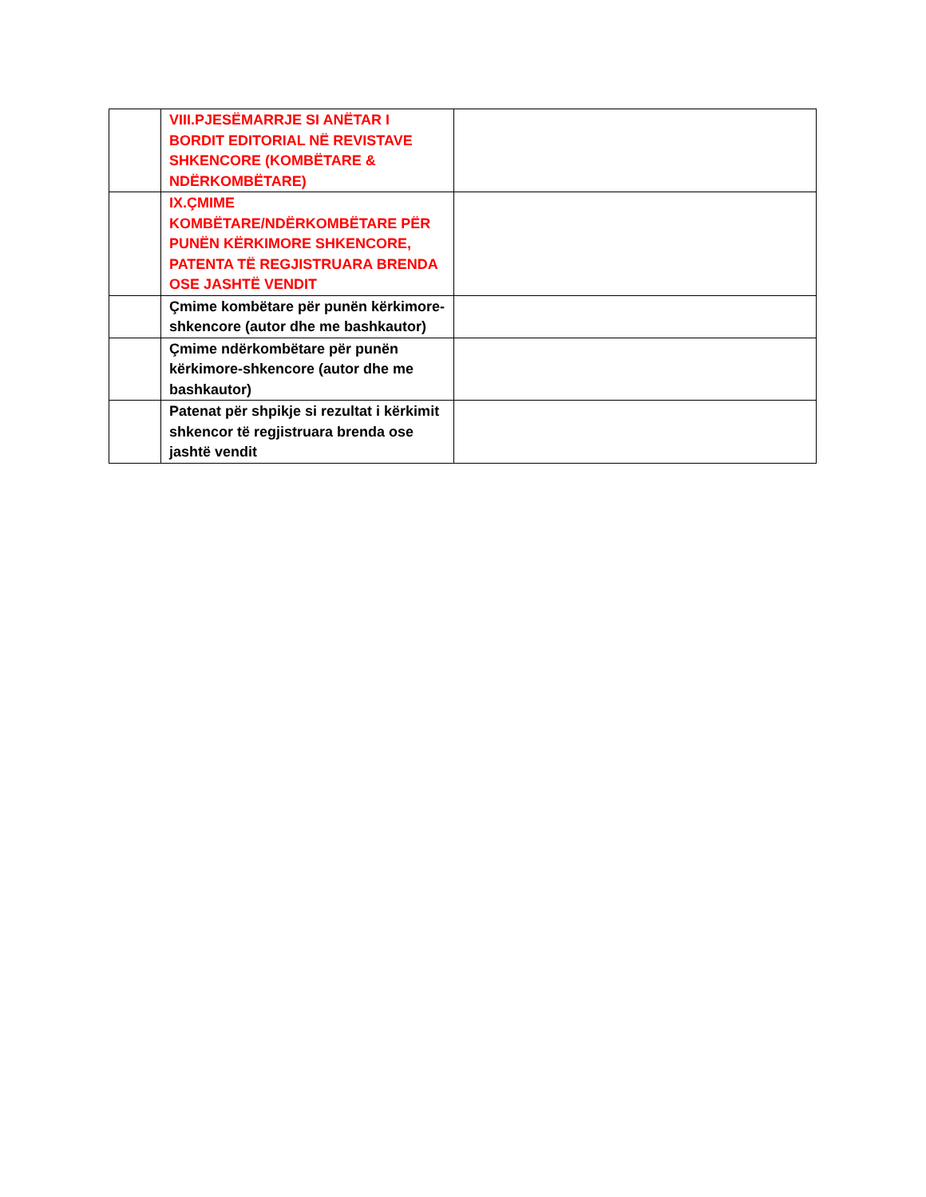| | VIII.PJESËMARRJE SI ANËTAR I BORDIT EDITORIAL NË REVISTAVE SHKENCORE (KOMBËTARE & NDËRKOMBËTARE) | |
| | IX.ÇMIME KOMBËTARE/NDËRKOMBËTARE PËR PUNËN KËRKIMORE SHKENCORE, PATENTA TË REGJISTRUARA BRENDA OSE JASHTË VENDIT | |
| | Çmime kombëtare për punën kërkimore-shkencore (autor dhe me bashkautor) | |
| | Çmime ndërkombëtare për punën kërkimore-shkencore (autor dhe me bashkautor) | |
| | Patenat për shpikje si rezultat i kërkimit shkencor të regjistruara brenda ose jashtë vendit | |